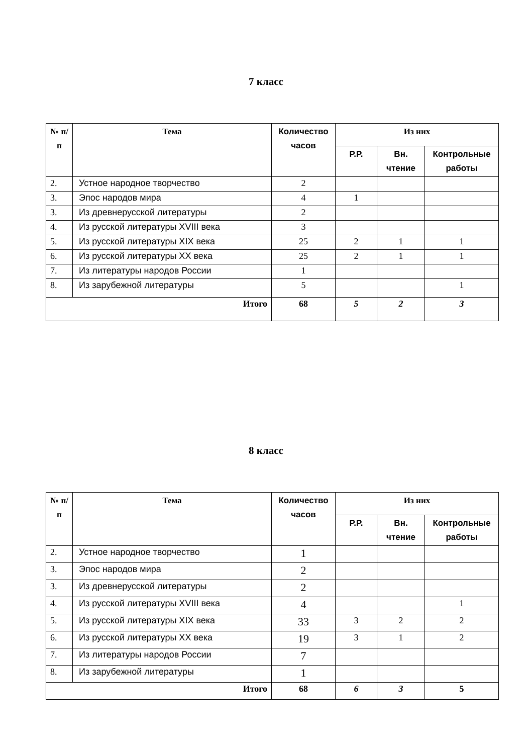7 класс
| № п/п | Тема | Количество часов | Из них | | |
| --- | --- | --- | --- | --- | --- |
| | | | Р.Р. | Вн. чтение | Контрольные работы |
| 2. | Устное народное творчество | 2 | | | |
| 3. | Эпос народов мира | 4 | 1 | | |
| 3. | Из древнерусской литературы | 2 | | | |
| 4. | Из русской литературы XVIII века | 3 | | | |
| 5. | Из русской литературы XIX века | 25 | 2 | 1 | 1 |
| 6. | Из русской литературы XX века | 25 | 2 | 1 | 1 |
| 7. | Из литературы народов России | 1 | | | |
| 8. | Из зарубежной литературы | 5 | | | 1 |
| Итого | | 68 | 5 | 2 | 3 |
8 класс
| № п/п | Тема | Количество часов | Из них | | |
| --- | --- | --- | --- | --- | --- |
| | | | Р.Р. | Вн. чтение | Контрольные работы |
| 2. | Устное народное творчество | 1 | | | |
| 3. | Эпос народов мира | 2 | | | |
| 3. | Из древнерусской литературы | 2 | | | |
| 4. | Из русской литературы XVIII века | 4 | | | 1 |
| 5. | Из русской литературы XIX века | 33 | 3 | 2 | 2 |
| 6. | Из русской литературы XX века | 19 | 3 | 1 | 2 |
| 7. | Из литературы народов России | 7 | | | |
| 8. | Из зарубежной литературы | 1 | | | |
| Итого | | 68 | 6 | 3 | 5 |